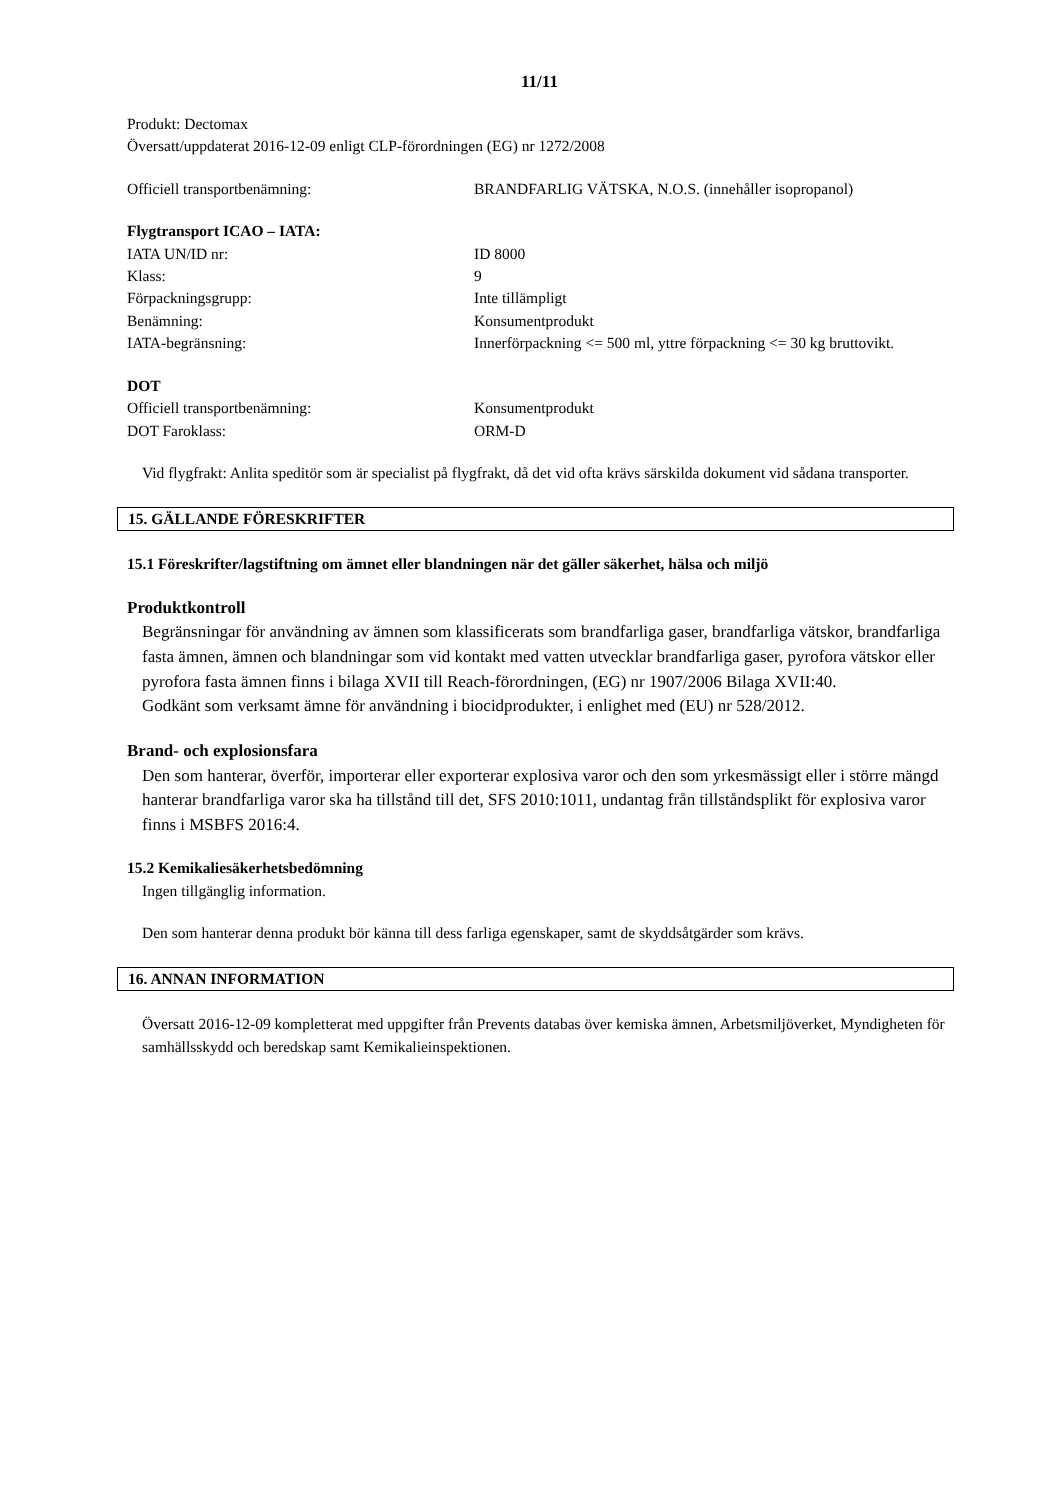11/11
Produkt: Dectomax
Översatt/uppdaterat 2016-12-09 enligt CLP-förordningen (EG) nr 1272/2008
Officiell transportbenämning: BRANDFARLIG VÄTSKA, N.O.S. (innehåller isopropanol)
Flygtransport ICAO – IATA:
IATA UN/ID nr: ID 8000
Klass: 9
Förpackningsgrupp: Inte tillämpligt
Benämning: Konsumentprodukt
IATA-begränsning: Innerförpackning <= 500 ml, yttre förpackning <= 30 kg bruttovikt.
DOT
Officiell transportbenämning: Konsumentprodukt
DOT Faroklass: ORM-D
Vid flygfrakt: Anlita speditör som är specialist på flygfrakt, då det vid ofta krävs särskilda dokument vid sådana transporter.
15. GÄLLANDE FÖRESKRIFTER
15.1 Föreskrifter/lagstiftning om ämnet eller blandningen när det gäller säkerhet, hälsa och miljö
Produktkontroll
Begränsningar för användning av ämnen som klassificerats som brandfarliga gaser, brandfarliga vätskor, brandfarliga fasta ämnen, ämnen och blandningar som vid kontakt med vatten utvecklar brandfarliga gaser, pyrofora vätskor eller pyrofora fasta ämnen finns i bilaga XVII till Reach-förordningen, (EG) nr 1907/2006 Bilaga XVII:40.
Godkänt som verksamt ämne för användning i biocidprodukter, i enlighet med (EU) nr 528/2012.
Brand- och explosionsfara
Den som hanterar, överför, importerar eller exporterar explosiva varor och den som yrkesmässigt eller i större mängd hanterar brandfarliga varor ska ha tillstånd till det, SFS 2010:1011, undantag från tillståndsplikt för explosiva varor finns i MSBFS 2016:4.
15.2 Kemikaliesäkerhetsbedömning
Ingen tillgänglig information.
Den som hanterar denna produkt bör känna till dess farliga egenskaper, samt de skyddsåtgärder som krävs.
16. ANNAN INFORMATION
Översatt 2016-12-09 kompletterat med uppgifter från Prevents databas över kemiska ämnen, Arbetsmiljöverket, Myndigheten för samhällsskydd och beredskap samt Kemikalieinspektionen.